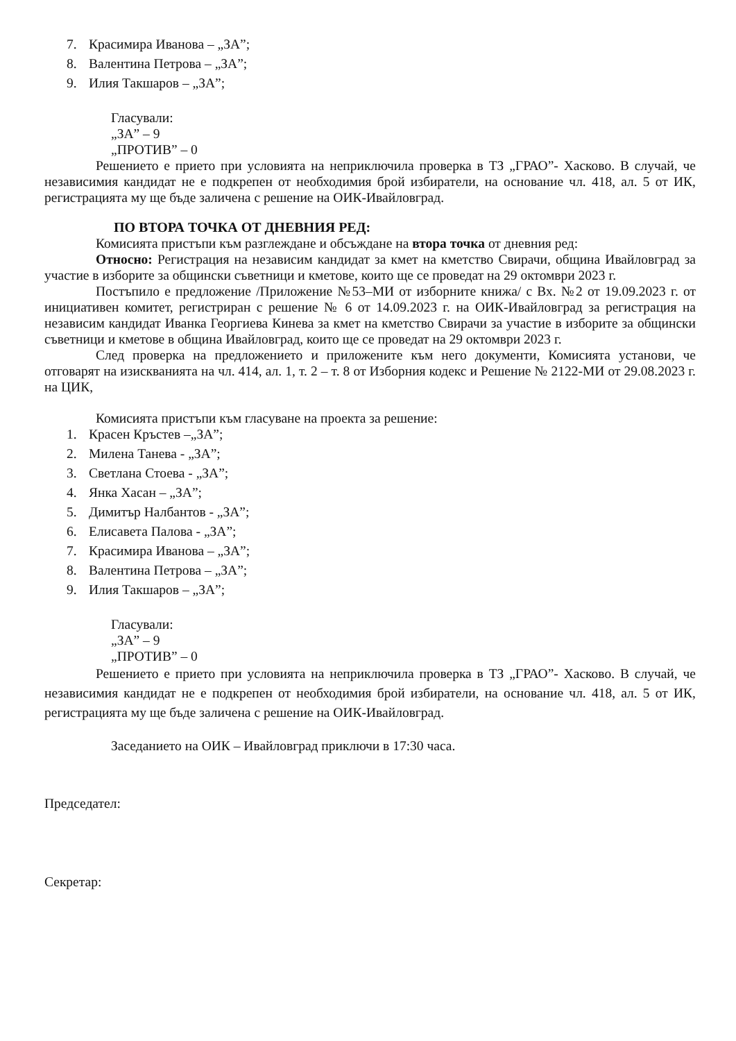7. Красимира Иванова – „ЗА”;
8. Валентина Петрова – „ЗА”;
9. Илия Такшаров – „ЗА”;
Гласували:
„ЗА” – 9
„ПРОТИВ” – 0
Решението е прието при условията на неприключила проверка в ТЗ „ГРАО”- Хасково. В случай, че независимия кандидат не е подкрепен от необходимия брой избиратели, на основание чл. 418, ал. 5 от ИК, регистрацията му ще бъде заличена с решение на ОИК-Ивайловград.
ПО ВТОРА ТОЧКА ОТ ДНЕВНИЯ РЕД:
Комисията пристъпи към разглеждане и обсъждане на втора точка от дневния ред:
Относно: Регистрация на независим кандидат за кмет на кметство Свирачи, община Ивайловград за участие в изборите за общински съветници и кметове, които ще се проведат на 29 октомври 2023 г.
Постъпило е предложение /Приложение №53–МИ от изборните книжа/ с Вх. №2 от 19.09.2023 г. от инициативен комитет, регистриран с решение № 6 от 14.09.2023 г. на ОИК-Ивайловград за регистрация на независим кандидат Иванка Георгиева Кинева за кмет на кметство Свирачи за участие в изборите за общински съветници и кметове в община Ивайловград, които ще се проведат на 29 октомври 2023 г.
След проверка на предложението и приложените към него документи, Комисията установи, че отговарят на изискванията на чл. 414, ал. 1, т. 2 – т. 8 от Изборния кодекс и Решение № 2122-МИ от 29.08.2023 г. на ЦИК,
Комисията пристъпи към гласуване на проекта за решение:
1. Красен Кръстев –„ЗА”;
2. Милена Танева - „ЗА”;
3. Светлана Стоева - „ЗА”;
4. Янка Хасан – „ЗА”;
5. Димитър Налбантов - „ЗА”;
6. Елисавета Палова - „ЗА”;
7. Красимира Иванова – „ЗА”;
8. Валентина Петрова – „ЗА”;
9. Илия Такшаров – „ЗА”;
Гласували:
„ЗА” – 9
„ПРОТИВ” – 0
Решението е прието при условията на неприключила проверка в ТЗ „ГРАО”- Хасково. В случай, че независимия кандидат не е подкрепен от необходимия брой избиратели, на основание чл. 418, ал. 5 от ИК, регистрацията му ще бъде заличена с решение на ОИК-Ивайловград.
Заседанието на ОИК – Ивайловград приключи в 17:30 часа.
Председател:
Секретар: